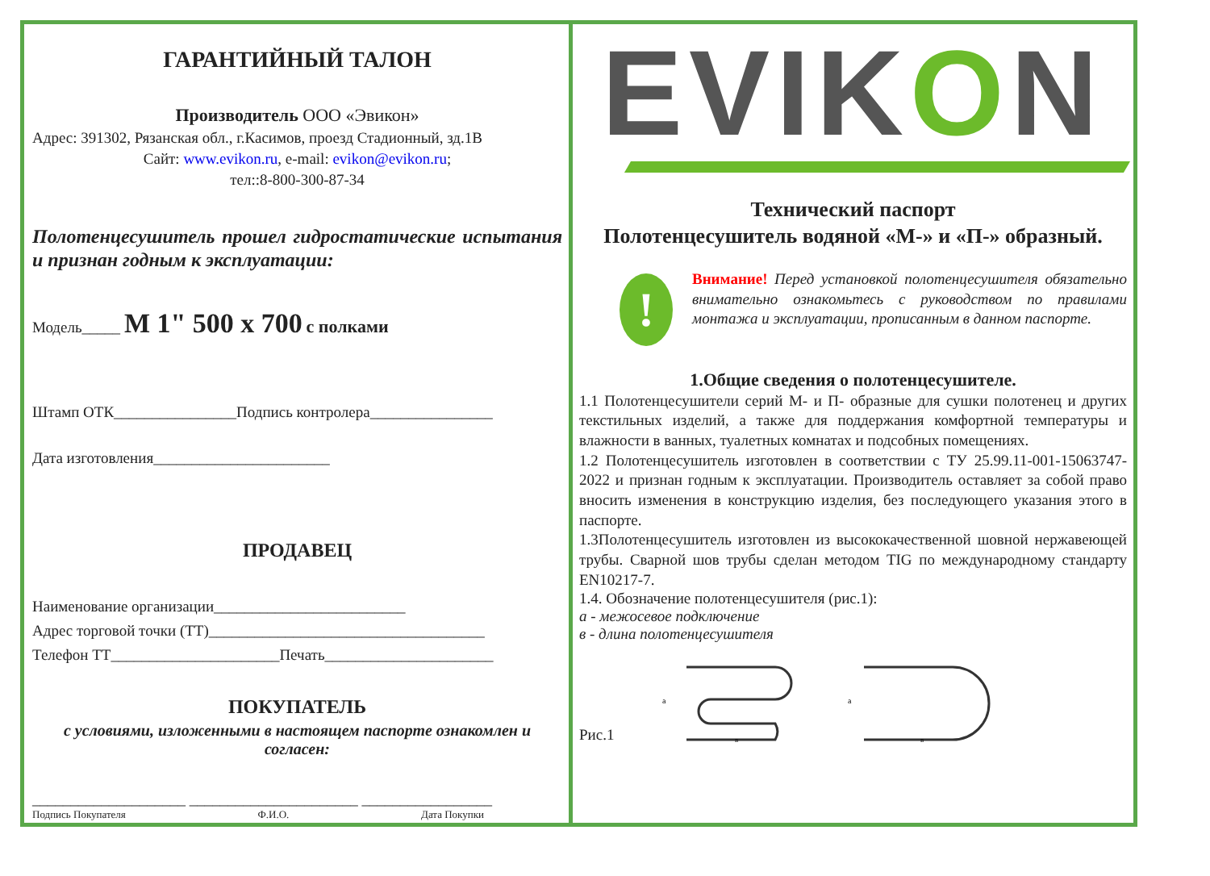ГАРАНТИЙНЫЙ ТАЛОН
Производитель ООО «Эвикон»
Адрес: 391302, Рязанская обл., г.Касимов, проезд Стадионный, зд.1В
Сайт: www.evikon.ru, e-mail: evikon@evikon.ru;
тел::8-800-300-87-34
Полотенцесушитель прошел гидростатические испытания и признан годным к эксплуатации:
Модель_____ М 1" 500 х 700 с полками
Штамп ОТК________________Подпись контролера________________
Дата изготовления_______________________
ПРОДАВЕЦ
Наименование организации_________________________
Адрес торговой точки (ТТ)____________________________________
Телефон ТТ______________________Печать______________________
ПОКУПАТЕЛЬ
с условиями, изложенными в настоящем паспорте ознакомлен и согласен:
____________________ ______________________ _________________
Подпись Покупателя Ф.И.О. Дата Покупки
EVIKON
Технический паспорт
Полотенцесушитель водяной «М-» и «П-» образный.
!
Внимание! Перед установкой полотенцесушителя обязательно внимательно ознакомьтесь с руководством по правилами монтажа и эксплуатации, прописанным в данном паспорте.
1.Общие сведения о полотенцесушителе.
1.1 Полотенцесушители серий М- и П- образные для сушки полотенец и других текстильных изделий, а также для поддержания комфортной температуры и влажности в ванных, туалетных комнатах и подсобных помещениях.
1.2 Полотенцесушитель изготовлен в соответствии с ТУ 25.99.11-001-15063747-2022 и признан годным к эксплуатации. Производитель оставляет за собой право вносить изменения в конструкцию изделия, без последующего указания этого в паспорте.
1.3Полотенцесушитель изготовлен из высококачественной шовной нержавеющей трубы. Сварной шов трубы сделан методом TIG по международному стандарту EN10217-7.
1.4. Обозначение полотенцесушителя (рис.1):
а - межосевое подключение
в - длина полотенцесушителя
Рис.1
а
в
а
в